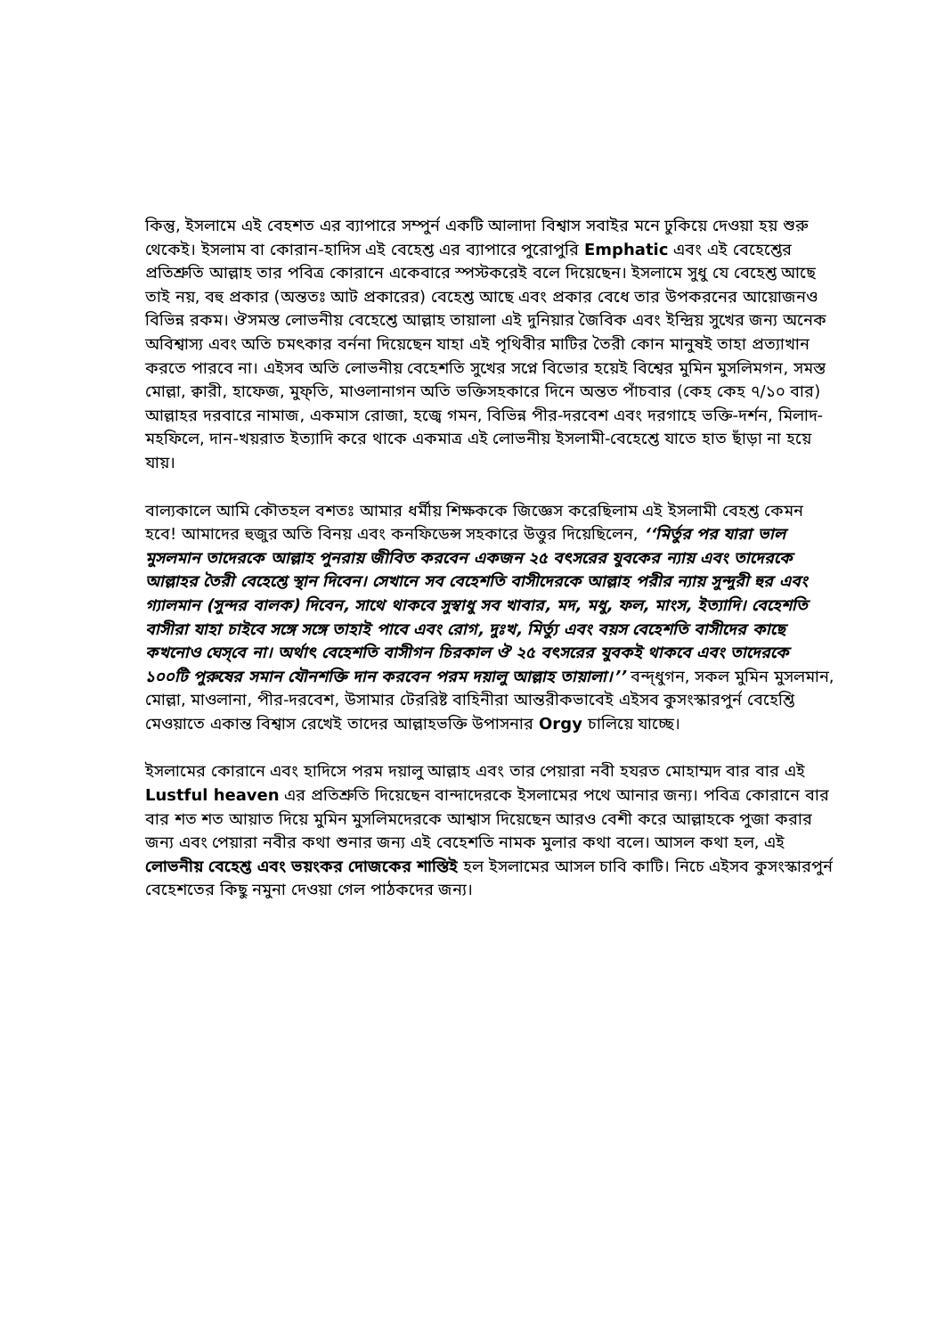কিন্তু, ইসলামে এই বেহশত এর ব্যাপারে সম্পুর্ন একটি আলাদা বিশ্বাস সবাইর মনে ঢুকিয়ে দেওয়া হয় শুরু থেকেই। ইসলাম বা কোরান-হাদিস এই বেহেশ্ত এর ব্যাপারে পুরোপুরি Emphatic এবং এই বেহেশ্তের প্রতিশ্রুতি আল্লাহ তার পবিত্র কোরানে একেবারে স্পস্টকরেই বলে দিয়েছেন। ইসলামে সুধু যে বেহেশ্ত আছে তাই নয়, বহু প্রকার (অন্ততঃ আট প্রকারের) বেহেশ্ত আছে এবং প্রকার বেধে তার উপকরনের আয়োজনও বিভিন্ন রকম। ঔসমস্ত লোভনীয় বেহেশ্তে আল্লাহ তায়ালা এই দুনিয়ার জৈবিক এবং ইন্দ্রিয় সুখের জন্য অনেক অবিশ্বাস্য এবং অতি চমৎকার বর্ননা দিয়েছেন যাহা এই পৃথিবীর মাটির তৈরী কোন মানুষই তাহা প্রত্যাখান করতে পারবে না। এইসব অতি লোভনীয় বেহেশতি সুখের সপ্নে বিভোর হয়েই বিশ্বের মুমিন মুসলিমগন, সমস্ত মোল্লা, ক্বারী, হাফেজ, মুফ্তি, মাওলানাগন অতি ভক্তিসহকারে দিনে অন্তত পাঁচবার (কেহ কেহ ৭/১০ বার) আল্লাহর দরবারে নামাজ, একমাস রোজা, হজ্বে গমন, বিভিন্ন পীর-দরবেশ এবং দরগাহে ভক্তি-দর্শন, মিলাদ-মহফিলে, দান-খয়রাত ইত্যাদি করে থাকে একমাত্র এই লোভনীয় ইসলামী-বেহেশ্তে যাতে হাত ছাঁড়া না হয়ে যায়।
বাল্যকালে আমি কৌতহল বশতঃ আমার ধর্মীয় শিক্ষককে জিজ্ঞেস করেছিলাম এই ইসলামী বেহশ্ত কেমন হবে! আমাদের হুজুর অতি বিনয় এবং কনফিডেন্স সহকারে উত্তুর দিয়েছিলেন, ‘‘মির্তুর পর যারা ভাল মুসলমান তাদেরকে আল্লাহ পুনরায় জীবিত করবেন একজন ২৫ বৎসরের যুবকের ন্যায় এবং তাদেরকে আল্লাহর তৈরী বেহেশ্তে স্থান দিবেন। সেখানে সব বেহেশতি বাসীদেরকে আল্লাহ পরীর ন্যায় সুন্দুরী হুর এবং গ্যালমান (সুন্দর বালক) দিবেন, সাথে থাকবে সুস্বাধু সব খাবার, মদ, মধু, ফল, মাংস, ইত্যাদি। বেহেশতি বাসীরা যাহা চাইবে সঙ্গে সঙ্গে তাহাই পাবে এবং রোগ, দুঃখ, মির্ত্যু এবং বয়স বেহেশতি বাসীদের কাছে কখনোও ঘেস্‌বে না। অর্থাৎ বেহেশতি বাসীগন চিরকাল ঔ ২৫ বৎসরের যুবকই থাকবে এবং তাদেরকে ১০০টি পুরুষের সমান যৌনশক্তি দান করবেন পরম দয়ালু আল্লাহ তায়ালা।’’ বন্দ্ধুগন, সকল মুমিন মুসলমান, মোল্লা, মাওলানা, পীর-দরবেশ, উসামার টেররিষ্ট বাহিনীরা আন্তরীকভাবেই এইসব কুসংস্কারপুর্ন বেহেশ্তি মেওয়াতে একান্ত বিশ্বাস রেখেই তাদের আল্লাহভক্তি উপাসনার Orgy চালিয়ে যাচ্ছে।
ইসলামের কোরানে এবং হাদিসে পরম দয়ালু আল্লাহ এবং তার পেয়ারা নবী হযরত মোহাম্মদ বার বার এই Lustful heaven এর প্রতিশ্রুতি দিয়েছেন বান্দাদেরকে ইসলামের পথে আনার জন্য। পবিত্র কোরানে বার বার শত শত আয়াত দিয়ে মুমিন মুসলিমদেরকে আশ্বাস দিয়েছেন আরও বেশী করে আল্লাহকে পুজা করার জন্য এবং পেয়ারা নবীর কথা শুনার জন্য এই বেহেশতি নামক মুলার কথা বলে। আসল কথা হল, এই লোভনীয় বেহেশ্ত এবং ভয়ংকর দোজকের শাস্তিই হল ইসলামের আসল চাবি কাটি। নিচে এইসব কুসংস্কারপুর্ন বেহেশতের কিছু নমুনা দেওয়া গেল পাঠকদের জন্য।